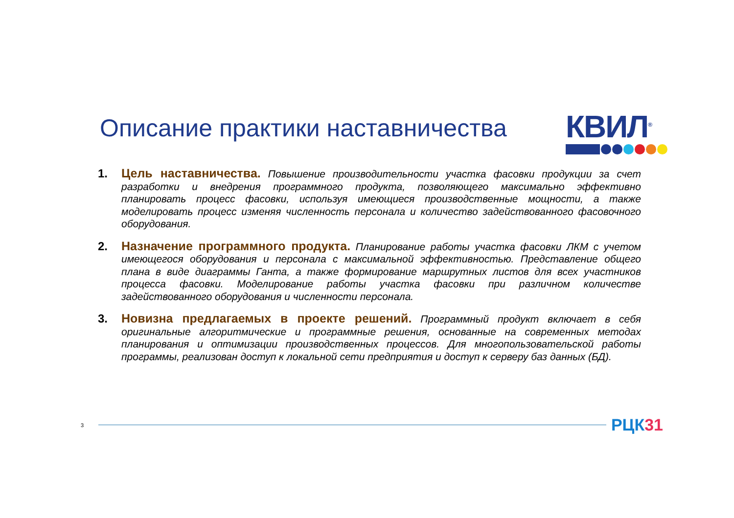Описание практики наставничества
КВИЛ<sup>®</sup>
1. Цель наставничества. Повышение производительности участка фасовки продукции за счет разработки и внедрения программного продукта, позволяющего максимально эффективно планировать процесс фасовки, используя имеющиеся производственные мощности, а также моделировать процесс изменяя численность персонала и количество задействованного фасовочного оборудования.
2. Назначение программного продукта. Планирование работы участка фасовки ЛКМ с учетом имеющегося оборудования и персонала с максимальной эффективностью. Представление общего плана в виде диаграммы Ганта, а также формирование маршрутных листов для всех участников процесса фасовки. Моделирование работы участка фасовки при различном количестве задействованного оборудования и численности персонала.
3. Новизна предлагаемых в проекте решений. Программный продукт включает в себя оригинальные алгоритмические и программные решения, основанные на современных методах планирования и оптимизации производственных процессов. Для многопользовательской работы программы, реализован доступ к локальной сети предприятия и доступ к серверу баз данных (БД).
3
РЦК31